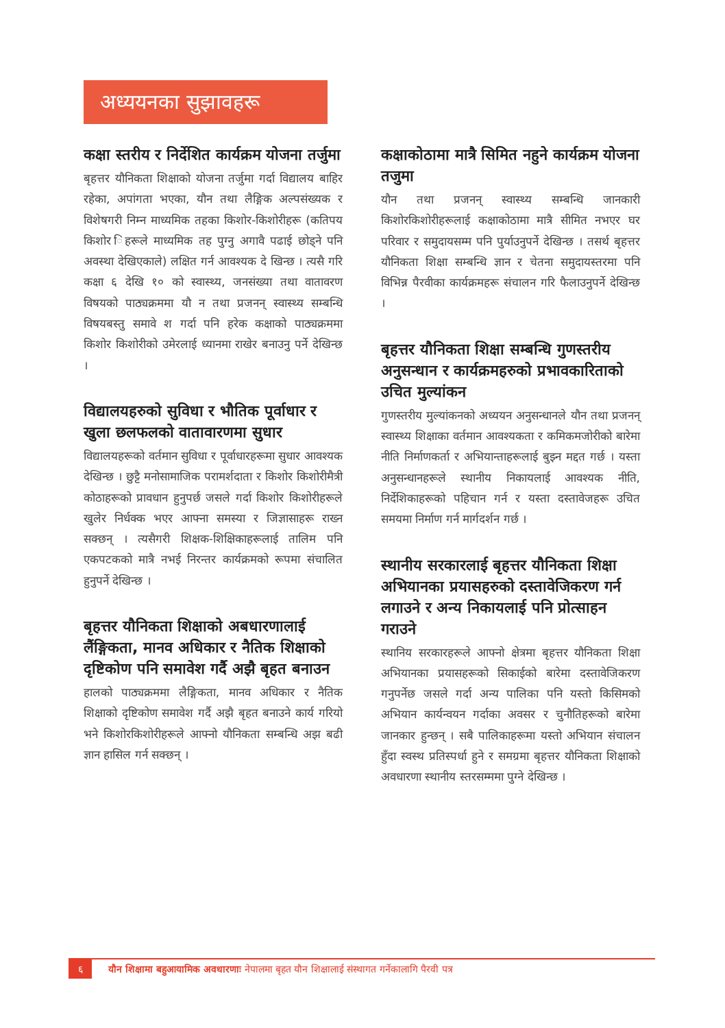अध्ययनका सुझावहरू
कक्षा स्तरीय र निर्देशित कार्यक्रम योजना तर्जुमा
बृहत्तर यौनिकता शिक्षाको योजना तर्जुमा गर्दा विद्यालय बाहिर रहेका, अपांगता भएका, यौन तथा लैङ्गिक अल्पसंख्यक र विशेषगरी निम्न माध्यमिक तहका किशोर-किशोरीहरू (कतिपय किशोर िहरूले माध्यमिक तह पुग्नु अगावै पढाई छोड्ने पनि अवस्था देखिएकाले) लक्षित गर्न आवश्यक दे खिन्छ । त्यसै गरि कक्षा ६ देखि १० को स्वास्थ्य, जनसंख्या तथा वातावरण विषयको पाठ्यक्रममा यौ न तथा प्रजनन् स्वास्थ्य सम्बन्धि विषयबस्तु समावे श गर्दा पनि हरेक कक्षाको पाठ्यक्रममा किशोर किशोरीको उमेरलाई ध्यानमा राखेर बनाउनु पर्ने देखिन्छ ।
विद्यालयहरुको सुविधा र भौतिक पूर्वाधार र खुला छलफलको वातावारणमा सुधार
विद्यालयहरूको वर्तमान सुविधा र पूर्वाधारहरूमा सुधार आवश्यक देखिन्छ । छुट्टै मनोसामाजिक परामर्शदाता र किशोर किशोरीमैत्री कोठाहरूको प्रावधान हुनुपर्छ जसले गर्दा किशोर किशोरीहरूले खुलेर निर्धक्क भएर आफ्ना समस्या र जिज्ञासाहरू राख्न सक्छन् । त्यसैगरी शिक्षक-शिक्षिकाहरूलाई तालिम पनि एकपटकको मात्रै नभई निरन्तर कार्यक्रमको रूपमा संचालित हुनुपर्ने देखिन्छ ।
बृहत्तर यौनिकता शिक्षाको अबधारणालाई लैंङ्गिकता, मानव अधिकार र नैतिक शिक्षाको दृष्टिकोण पनि समावेश गर्दै अझै बृहत बनाउन
हालको पाठ्यक्रममा लैङ्गिकता, मानव अधिकार र नैतिक शिक्षाको दृष्टिकोण समावेश गर्दै अझै बृहत बनाउने कार्य गरियो भने किशोरकिशोरीहरूले आफ्नो यौनिकता सम्बन्धि अझ बढी ज्ञान हासिल गर्न सक्छन् ।
कक्षाकोठामा मात्रै सिमित नहुने कार्यक्रम योजना तजुमा
यौन तथा प्रजनन् स्वास्थ्य सम्बन्धि जानकारी किशोरकिशोरीहरूलाई कक्षाकोठामा मात्रै सीमित नभएर घर परिवार र समुदायसम्म पनि पुर्याउनुपर्ने देखिन्छ । तसर्थ बृहत्तर यौनिकता शिक्षा सम्बन्धि ज्ञान र चेतना समुदायस्तरमा पनि विभिन्न पैरवीका कार्यक्रमहरू संचालन गरि फैलाउनुपर्ने देखिन्छ ।
बृहत्तर यौनिकता शिक्षा सम्बन्धि गुणस्तरीय अनुसन्धान र कार्यक्रमहरुको प्रभावकारिताको उचित मुल्यांकन
गुणस्तरीय मुल्यांकनको अध्ययन अनुसन्धानले यौन तथा प्रजनन् स्वास्थ्य शिक्षाका वर्तमान आवश्यकता र कमिकमजोरीको बारेमा नीति निर्माणकर्ता र अभियान्ताहरूलाई बुझ्न मद्दत गर्छ । यस्ता अनुसन्धानहरूले स्थानीय निकायलाई आवश्यक नीति, निर्देशिकाहरूको पहिचान गर्न र यस्ता दस्तावेजहरू उचित समयमा निर्माण गर्न मार्गदर्शन गर्छ ।
स्थानीय सरकारलाई बृहत्तर यौनिकता शिक्षा अभियानका प्रयासहरुको दस्तावेजिकरण गर्न लगाउने र अन्य निकायलाई पनि प्रोत्साहन गराउने
स्थानिय सरकारहरूले आफ्नो क्षेत्रमा बृहत्तर यौनिकता शिक्षा अभियानका प्रयासहरूको सिकाईको बारेमा दस्तावेजिकरण गनुपर्नेछ जसले गर्दा अन्य पालिका पनि यस्तो किसिमको अभियान कार्यन्वयन गर्दाका अवसर र चुनौतिहरूको बारेमा जानकार हुन्छन् । सबै पालिकाहरूमा यस्तो अभियान संचालन हुँदा स्वस्थ प्रतिस्पर्धा हुने र समग्रमा बृहत्तर यौनिकता शिक्षाको अवधारणा स्थानीय स्तरसम्ममा पुग्ने देखिन्छ ।
६ यौन शिक्षामा बहुआयामिक अवधारणाः नेपालमा बृहत यौन शिक्षालाई संस्थागत गर्नेकालागि पैरवी पत्र